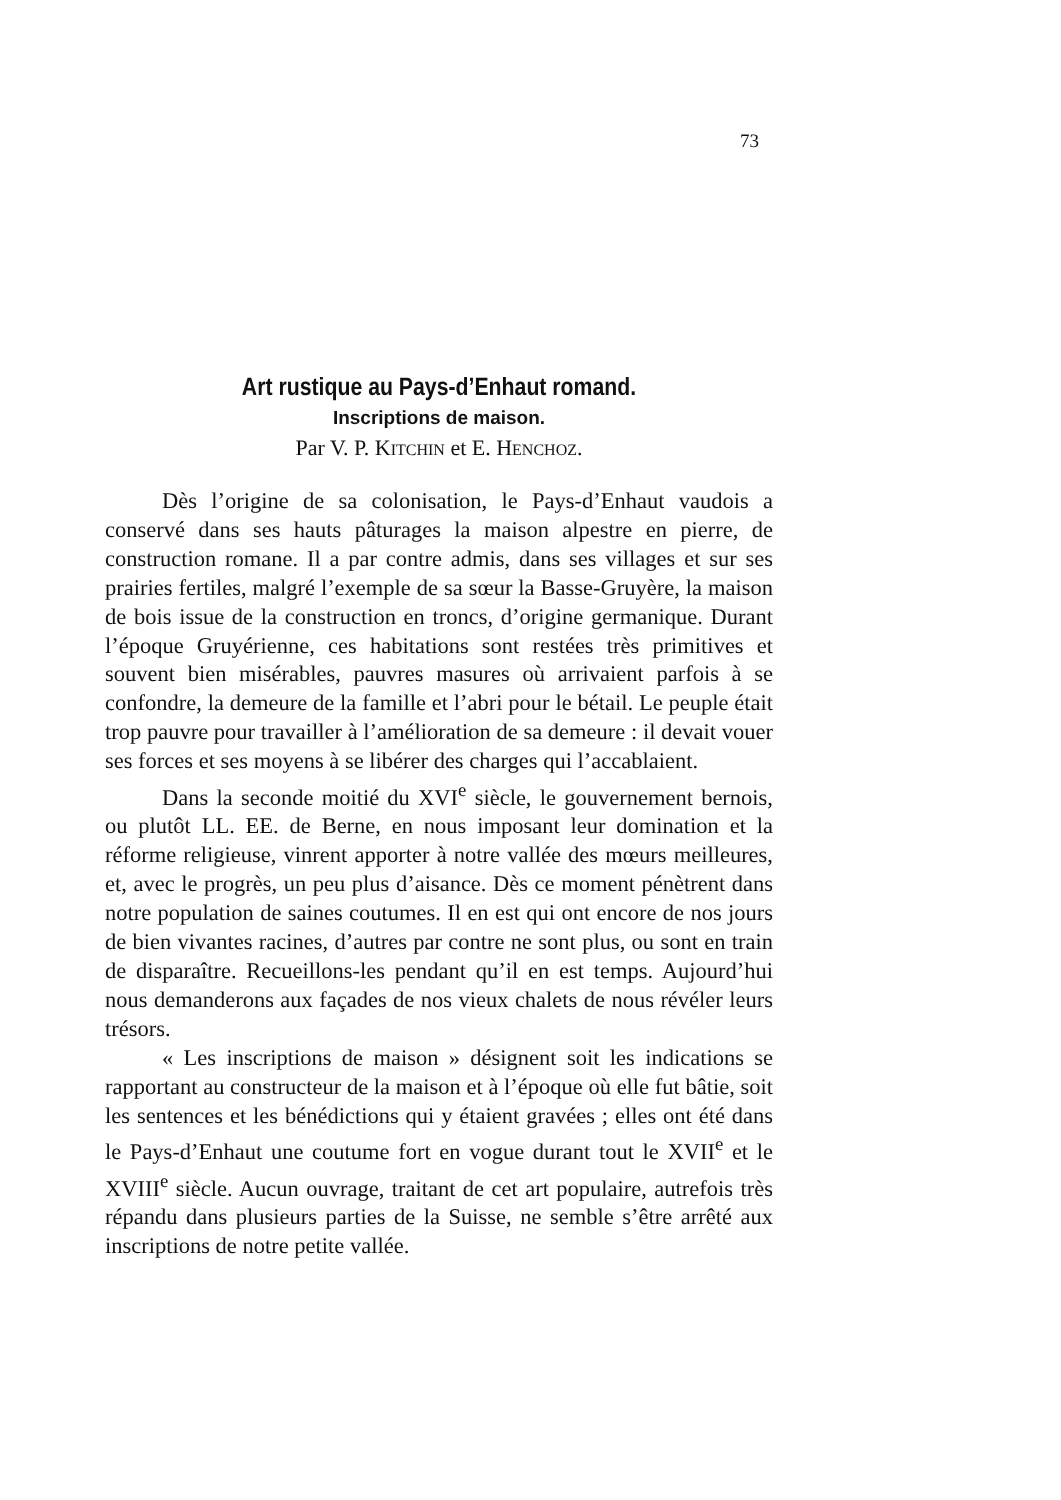73
Art rustique au Pays-d’Enhaut romand.
Inscriptions de maison.
Par V. P. KITCHIN et E. HENCHOZ.
Dès l’origine de sa colonisation, le Pays-d’Enhaut vaudois a conservé dans ses hauts pâturages la maison alpestre en pierre, de construction romane. Il a par contre admis, dans ses villages et sur ses prairies fertiles, malgré l’exemple de sa sœur la Basse-Gruyère, la maison de bois issue de la construction en troncs, d’origine germanique. Durant l’époque Gruyérienne, ces habitations sont restées très primitives et souvent bien misérables, pauvres masures où arrivaient parfois à se confondre, la demeure de la famille et l’abri pour le bétail. Le peuple était trop pauvre pour travailler à l’amélioration de sa demeure : il devait vouer ses forces et ses moyens à se libérer des charges qui l’accablaient.
Dans la seconde moitié du XVI<sup>e</sup> siècle, le gouvernement bernois, ou plutôt LL. EE. de Berne, en nous imposant leur domination et la réforme religieuse, vinrent apporter à notre vallée des mœurs meilleures, et, avec le progrès, un peu plus d’aisance. Dès ce moment pénètrent dans notre population de saines coutumes. Il en est qui ont encore de nos jours de bien vivantes racines, d’autres par contre ne sont plus, ou sont en train de disparaître. Recueillons-les pendant qu’il en est temps. Aujourd’hui nous demanderons aux façades de nos vieux chalets de nous révéler leurs trésors.
« Les inscriptions de maison » désignent soit les indications se rapportant au constructeur de la maison et à l’époque où elle fut bâtie, soit les sentences et les bénédictions qui y étaient gravées ; elles ont été dans le Pays-d’Enhaut une coutume fort en vogue durant tout le XVII<sup>e</sup> et le XVIII<sup>e</sup> siècle. Aucun ouvrage, traitant de cet art populaire, autrefois très répandu dans plusieurs parties de la Suisse, ne semble s’être arrêté aux inscriptions de notre petite vallée.